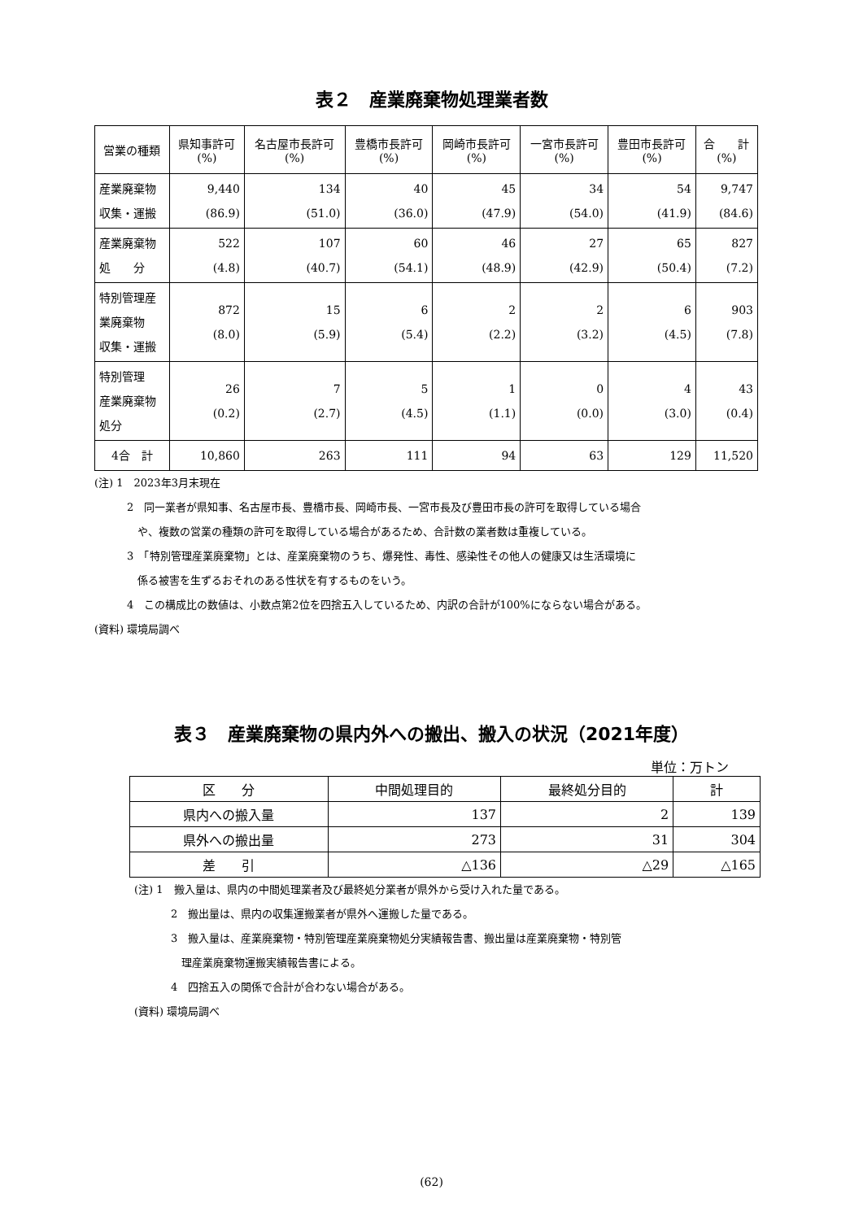表２　産業廃棄物処理業者数
| 営業の種類 | 県知事許可 (%) | 名古屋市長許可 (%) | 豊橋市長許可 (%) | 岡崎市長許可 (%) | 一宮市長許可 (%) | 豊田市長許可 (%) | 合 計 (%) |
| --- | --- | --- | --- | --- | --- | --- | --- |
| 産業廃棄物 収集・運搬 | 9,440 (86.9) | 134 (51.0) | 40 (36.0) | 45 (47.9) | 34 (54.0) | 54 (41.9) | 9,747 (84.6) |
| 産業廃棄物 処 分 | 522 (4.8) | 107 (40.7) | 60 (54.1) | 46 (48.9) | 27 (42.9) | 65 (50.4) | 827 (7.2) |
| 特別管理産 業廃棄物 収集・運搬 | 872 (8.0) | 15 (5.9) | 6 (5.4) | 2 (2.2) | 2 (3.2) | 6 (4.5) | 903 (7.8) |
| 特別管理 産業廃棄物 処分 | 26 (0.2) | 7 (2.7) | 5 (4.5) | 1 (1.1) | 0 (0.0) | 4 (3.0) | 43 (0.4) |
| 4合 計 | 10,860 | 263 | 111 | 94 | 63 | 129 | 11,520 |
(注) 1　2023年3月末現在
2　同一業者が県知事、名古屋市長、豊橋市長、岡崎市長、一宮市長及び豊田市長の許可を取得している場合
　や、複数の営業の種類の許可を取得している場合があるため、合計数の業者数は重複している。
3　「特別管理産業廃棄物」とは、産業廃棄物のうち、爆発性、毒性、感染性その他人の健康又は生活環境に
　係る被害を生ずるおそれのある性状を有するものをいう。
4　この構成比の数値は、小数点第2位を四捨五入しているため、内訳の合計が100%にならない場合がある。
(資料) 環境局調べ
表３　産業廃棄物の県内外への搬出、搬入の状況（2021年度）
単位：万トン
| 区 分 | 中間処理目的 | 最終処分目的 | 計 |
| 県内への搬入量 | 137 | 2 | 139 |
| 県外への搬出量 | 273 | 31 | 304 |
| 差 引 | △136 | △29 | △165 |
(注) 1　搬入量は、県内の中間処理業者及び最終処分業者が県外から受け入れた量である。
2　搬出量は、県内の収集運搬業者が県外へ運搬した量である。
3　搬入量は、産業廃棄物・特別管理産業廃棄物処分実績報告書、搬出量は産業廃棄物・特別管
　理産業廃棄物運搬実績報告書による。
4　四捨五入の関係で合計が合わない場合がある。
(資料) 環境局調べ
(62)